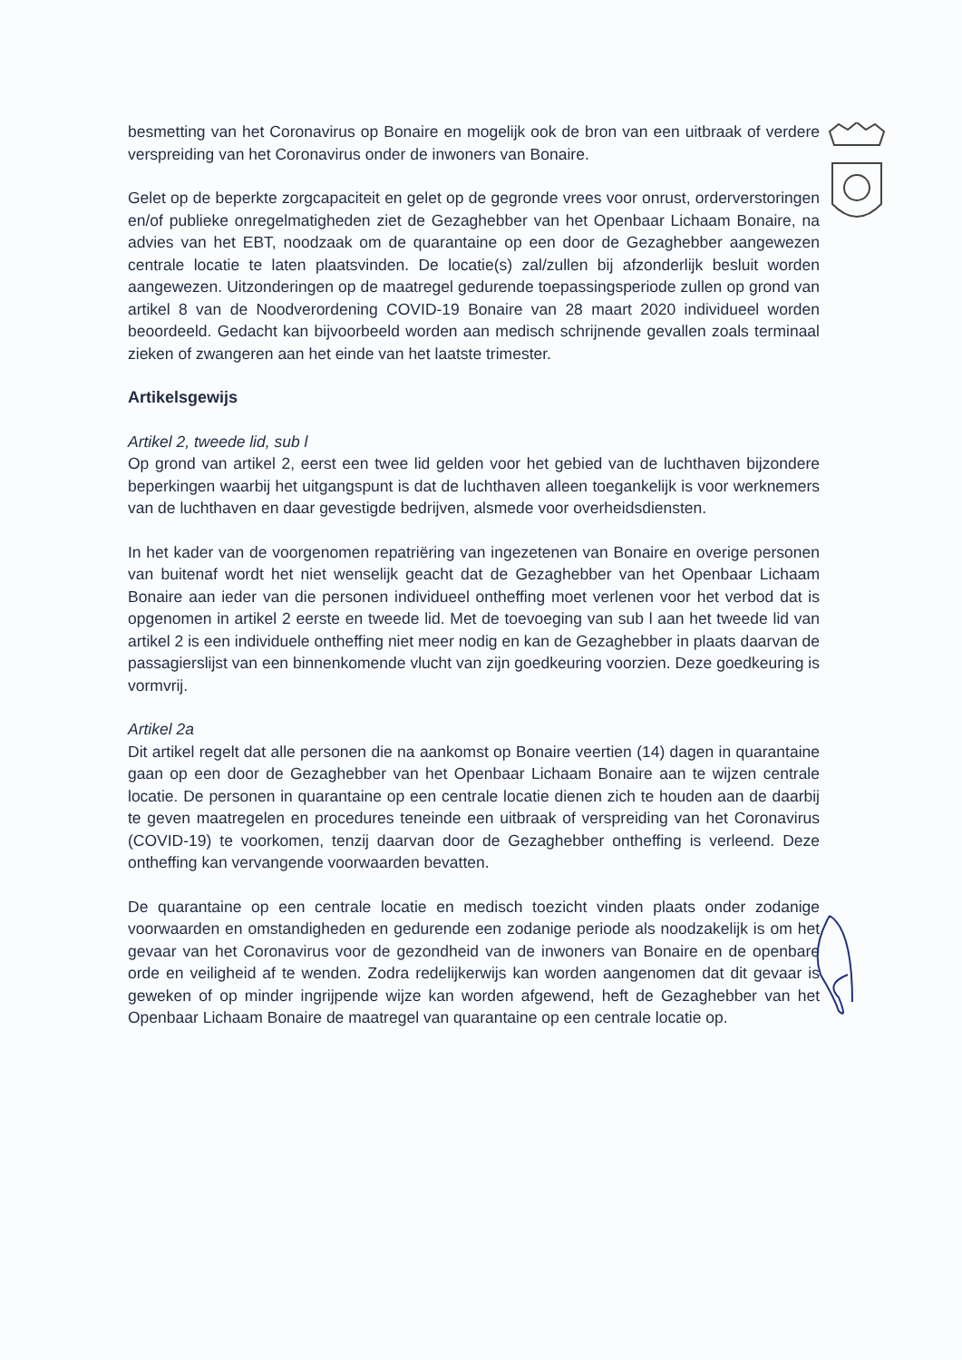besmetting van het Coronavirus op Bonaire en mogelijk ook de bron van een uitbraak of verdere verspreiding van het Coronavirus onder de inwoners van Bonaire.
Gelet op de beperkte zorgcapaciteit en gelet op de gegronde vrees voor onrust, orderverstoringen en/of publieke onregelmatigheden ziet de Gezaghebber van het Openbaar Lichaam Bonaire, na advies van het EBT, noodzaak om de quarantaine op een door de Gezaghebber aangewezen centrale locatie te laten plaatsvinden. De locatie(s) zal/zullen bij afzonderlijk besluit worden aangewezen. Uitzonderingen op de maatregel gedurende toepassingsperiode zullen op grond van artikel 8 van de Noodverordening COVID-19 Bonaire van 28 maart 2020 individueel worden beoordeeld. Gedacht kan bijvoorbeeld worden aan medisch schrijnende gevallen zoals terminaal zieken of zwangeren aan het einde van het laatste trimester.
Artikelsgewijs
Artikel 2, tweede lid, sub l
Op grond van artikel 2, eerst een twee lid gelden voor het gebied van de luchthaven bijzondere beperkingen waarbij het uitgangspunt is dat de luchthaven alleen toegankelijk is voor werknemers van de luchthaven en daar gevestigde bedrijven, alsmede voor overheidsdiensten.
In het kader van de voorgenomen repatriëring van ingezetenen van Bonaire en overige personen van buitenaf wordt het niet wenselijk geacht dat de Gezaghebber van het Openbaar Lichaam Bonaire aan ieder van die personen individueel ontheffing moet verlenen voor het verbod dat is opgenomen in artikel 2 eerste en tweede lid. Met de toevoeging van sub l aan het tweede lid van artikel 2 is een individuele ontheffing niet meer nodig en kan de Gezaghebber in plaats daarvan de passagierslijst van een binnenkomende vlucht van zijn goedkeuring voorzien. Deze goedkeuring is vormvrij.
Artikel 2a
Dit artikel regelt dat alle personen die na aankomst op Bonaire veertien (14) dagen in quarantaine gaan op een door de Gezaghebber van het Openbaar Lichaam Bonaire aan te wijzen centrale locatie. De personen in quarantaine op een centrale locatie dienen zich te houden aan de daarbij te geven maatregelen en procedures teneinde een uitbraak of verspreiding van het Coronavirus (COVID-19) te voorkomen, tenzij daarvan door de Gezaghebber ontheffing is verleend. Deze ontheffing kan vervangende voorwaarden bevatten.
De quarantaine op een centrale locatie en medisch toezicht vinden plaats onder zodanige voorwaarden en omstandigheden en gedurende een zodanige periode als noodzakelijk is om het gevaar van het Coronavirus voor de gezondheid van de inwoners van Bonaire en de openbare orde en veiligheid af te wenden. Zodra redelijkerwijs kan worden aangenomen dat dit gevaar is geweken of op minder ingrijpende wijze kan worden afgewend, heft de Gezaghebber van het Openbaar Lichaam Bonaire de maatregel van quarantaine op een centrale locatie op.